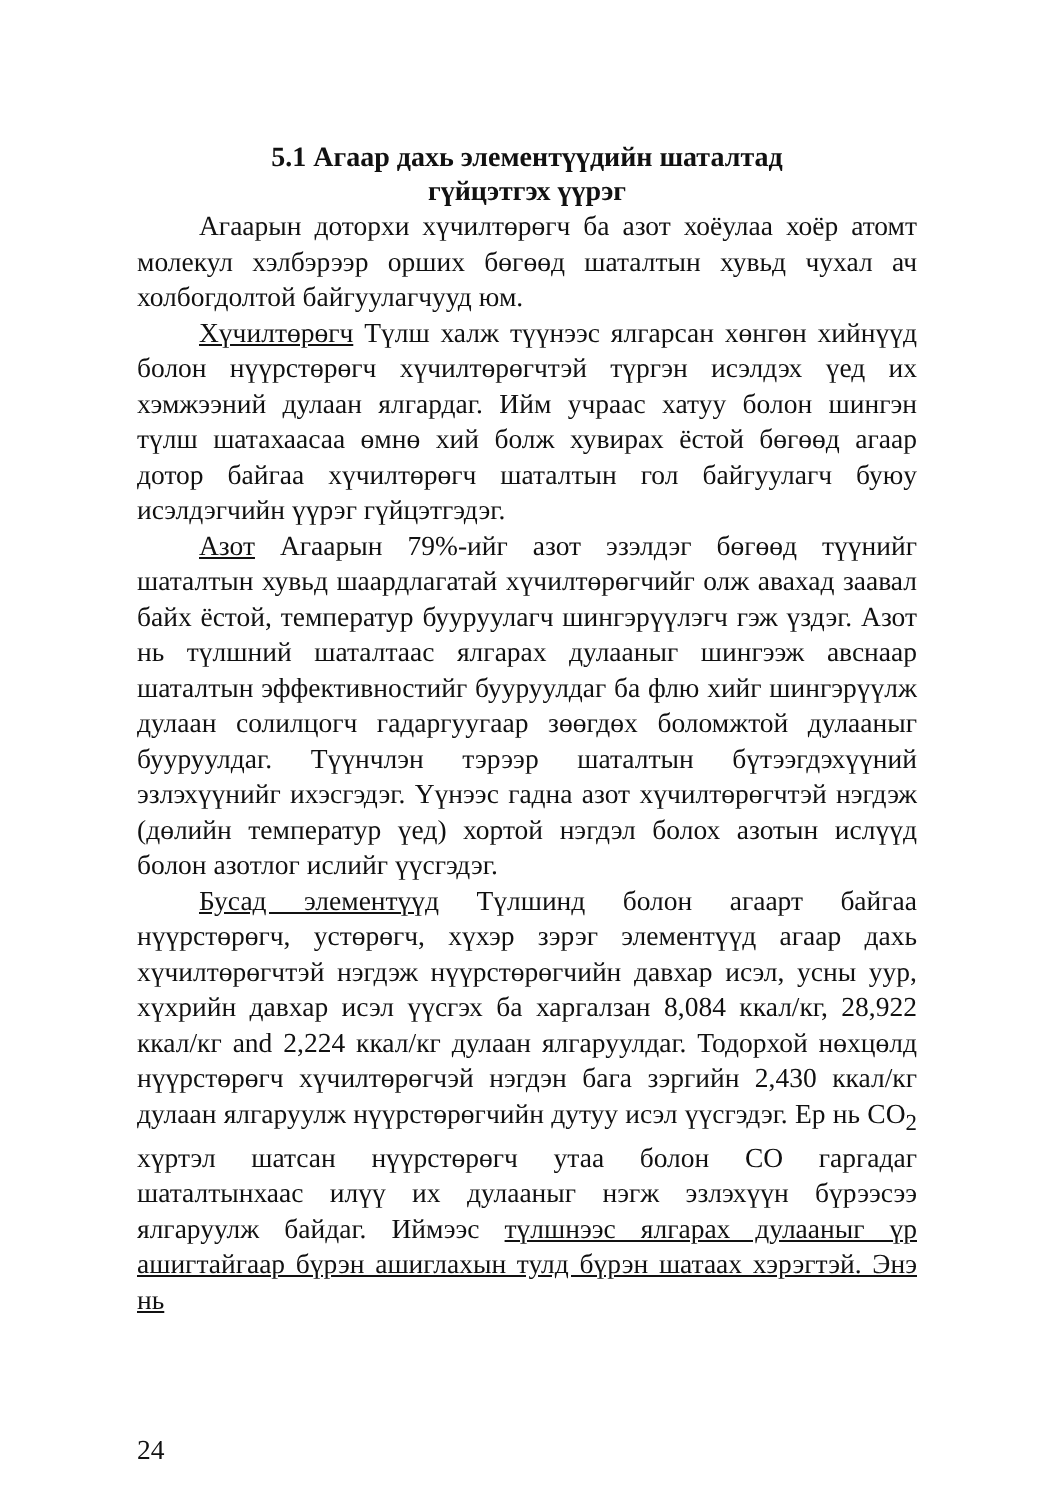5.1 Агаар дахь элементүүдийн шаталтад
гүйцэтгэх үүрэг
Агаарын доторхи хүчилтөрөгч ба азот хоёулаа хоёр атомт молекул хэлбэрээр орших бөгөөд шаталтын хувьд чухал ач холбогдолтой байгуулагчууд юм.
Хүчилтөрөгч Түлш халж түүнээс ялгарсан хөнгөн хийнүүд болон нүүрстөрөгч хүчилтөрөгчтэй түргэн исэлдэх үед их хэмжээний дулаан ялгардаг. Ийм учраас хатуу болон шингэн түлш шатахаасаа өмнө хий болж хувирах ёстой бөгөөд агаар дотор байгаа хүчилтөрөгч шаталтын гол байгуулагч буюу исэлдэгчийн үүрэг гүйцэтгэдэг.
Азот Агаарын 79%-ийг азот эзэлдэг бөгөөд түүнийг шаталтын хувьд шаардлагатай хүчилтөрөгчийг олж авахад заавал байх ёстой, температур бууруулагч шингэрүүлэгч гэж үздэг. Азот нь түлшний шаталтаас ялгарах дулааныг шингээж авснаар шаталтын эффективностийг бууруулдаг ба флю хийг шингэрүүлж дулаан солилцогч гадаргуугаар зөөгдөх боломжтой дулааныг бууруулдаг. Түүнчлэн тэрээр шаталтын бүтээгдэхүүний эзлэхүүнийг ихэсгэдэг. Үүнээс гадна азот хүчилтөрөгчтэй нэгдэж (дөлийн температур үед) хортой нэгдэл болох азотын ислүүд болон азотлог ислийг үүсгэдэг.
Бусад элементүүд Түлшинд болон агаарт байгаа нүүрстөрөгч, устөрөгч, хүхэр зэрэг элементүүд агаар дахь хүчилтөрөгчтэй нэгдэж нүүрстөрөгчийн давхар исэл, усны уур, хүхрийн давхар исэл үүсгэх ба харгалзан 8,084 ккал/кг, 28,922 ккал/кг and 2,224 ккал/кг дулаан ялгаруулдаг. Тодорхой нөхцөлд нүүрстөрөгч хүчилтөрөгчэй нэгдэн бага зэргийн 2,430 ккал/кг дулаан ялгаруулж нүүрстөрөгчийн дутуу исэл үүсгэдэг. Ер нь CO<sub>2</sub> хүртэл шатсан нүүрстөрөгч утаа болон CO гаргадаг шаталтынхаас илүү их дулааныг нэгж эзлэхүүн бүрээсээ ялгаруулж байдаг. Иймээс түлшнээс ялгарах дулааныг үр ашигтайгаар бүрэн ашиглахын тулд бүрэн шатаах хэрэгтэй. Энэ нь
24